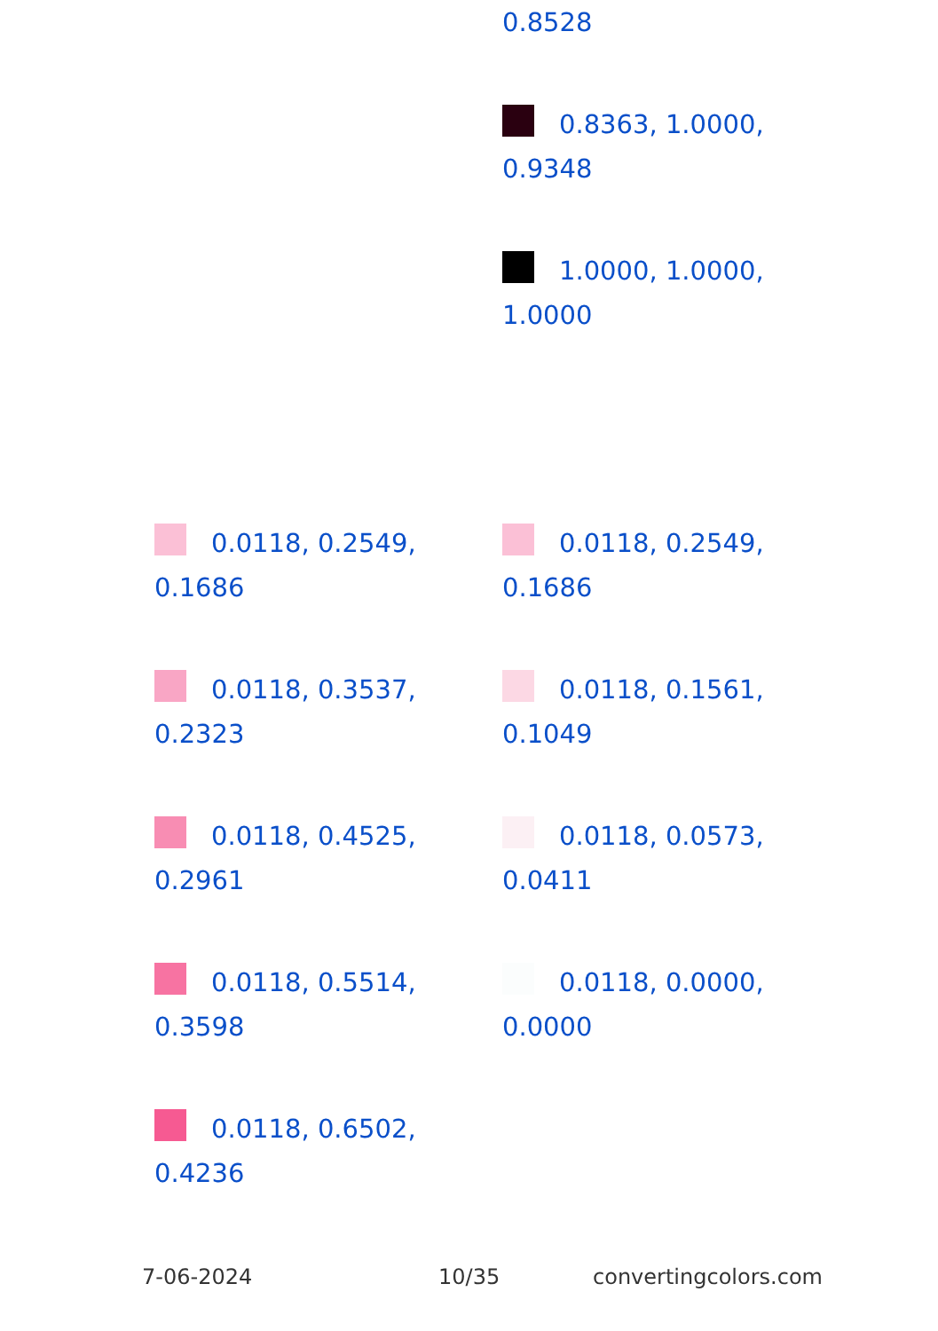0.8528
0.8363, 1.0000, 0.9348
1.0000, 1.0000, 1.0000
0.0118, 0.2549, 0.1686
0.0118, 0.2549, 0.1686
0.0118, 0.3537, 0.2323
0.0118, 0.1561, 0.1049
0.0118, 0.4525, 0.2961
0.0118, 0.0573, 0.0411
0.0118, 0.5514, 0.3598
0.0118, 0.0000, 0.0000
0.0118, 0.6502, 0.4236
7-06-2024 10/35 convertingcolors.com